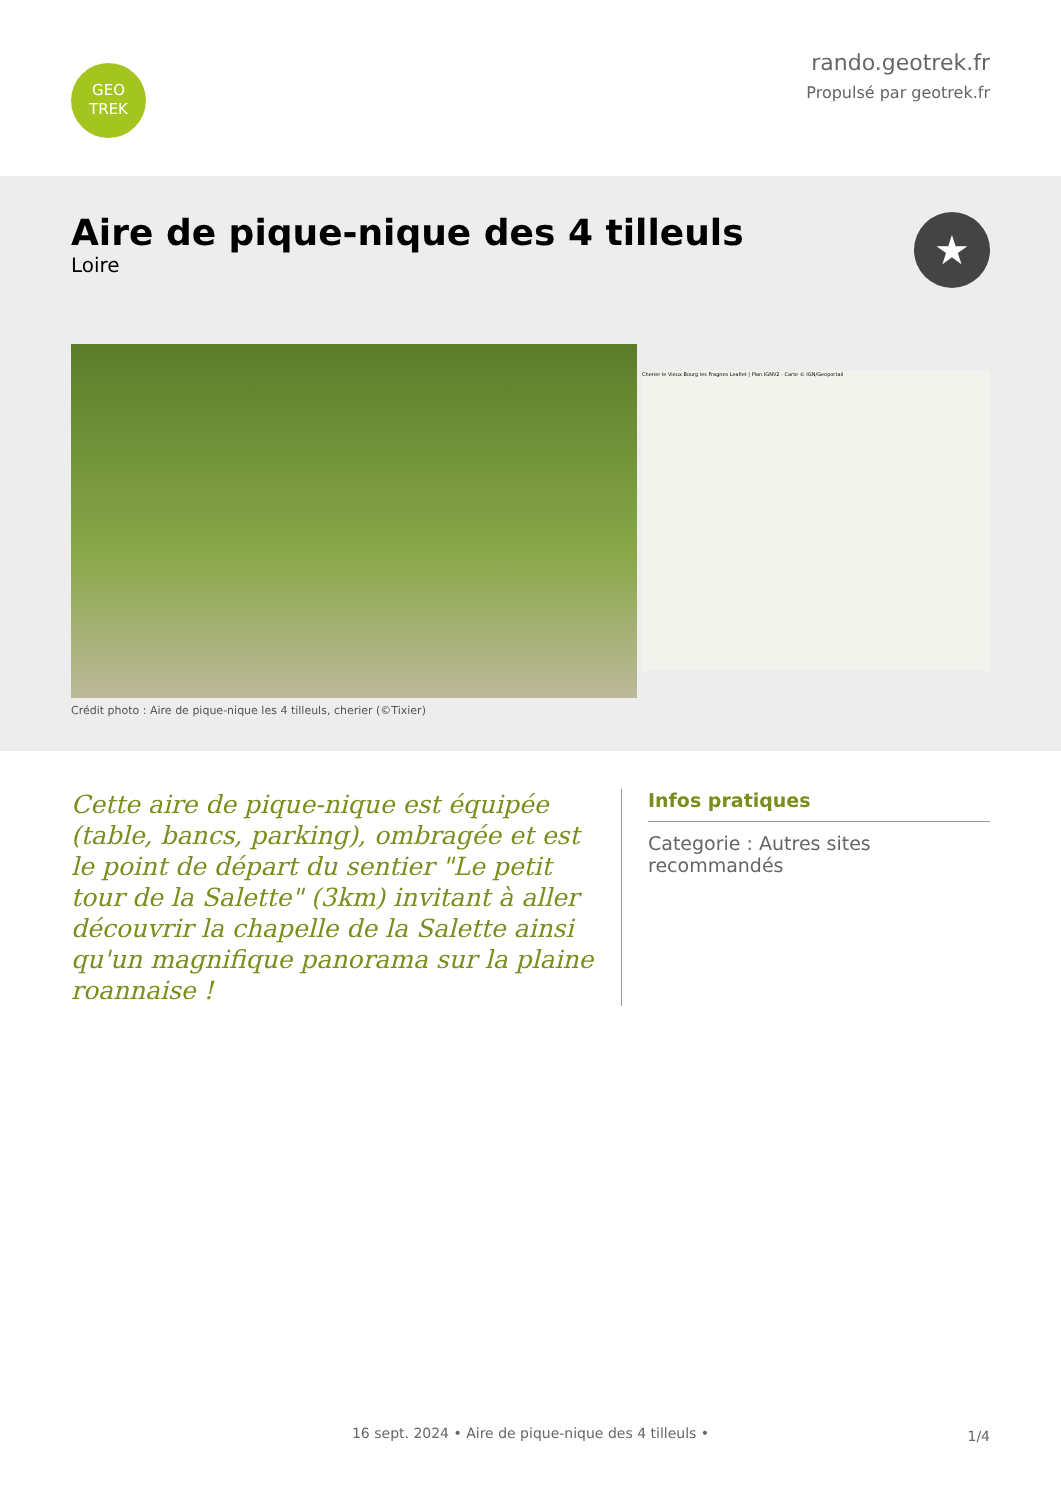GEO
TREK
rando.geotrek.fr
Propulsé par geotrek.fr
Aire de pique-nique des 4 tilleuls
Loire
★
Cherier le Vieux Bourg les Fragnes Leaflet | Plan IGNV2 - Carte © IGN/Geoportail
Crédit photo : Aire de pique-nique les 4 tilleuls, cherier (©Tixier)
Cette aire de pique-nique est équipée (table, bancs, parking), ombragée et est le point de départ du sentier "Le petit tour de la Salette" (3km) invitant à aller découvrir la chapelle de la Salette ainsi qu'un magnifique panorama sur la plaine roannaise !
Infos pratiques
Categorie : Autres sites recommandés
1/4 16 sept. 2024 • Aire de pique-nique des 4 tilleuls •